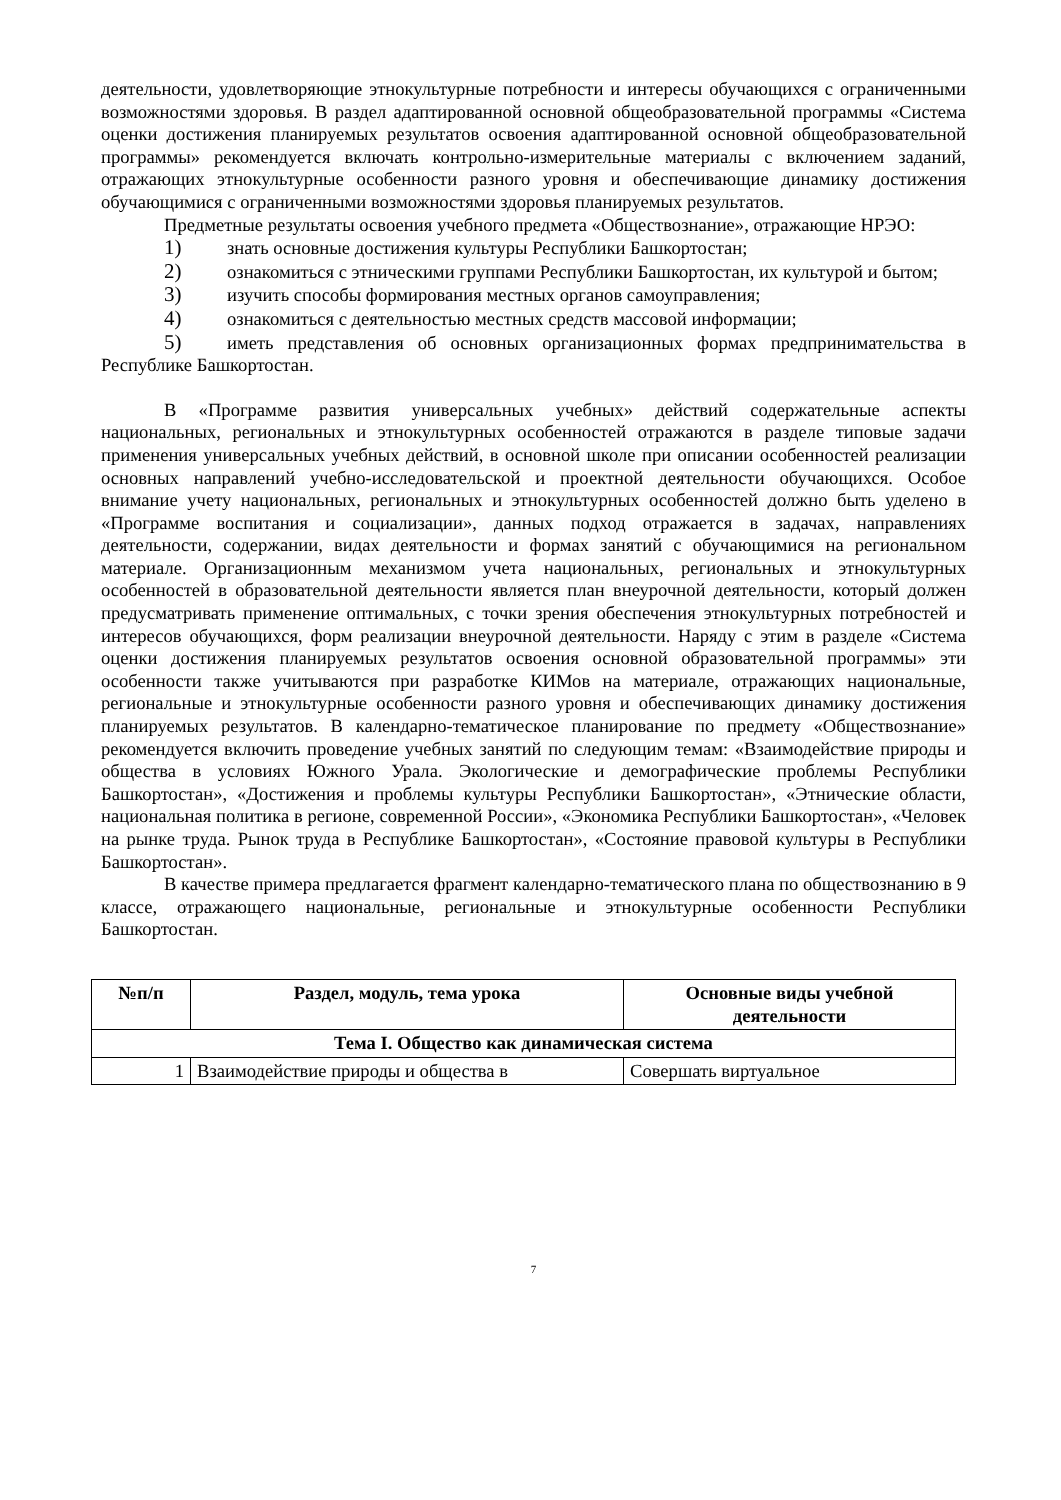деятельности, удовлетворяющие этнокультурные потребности и интересы обучающихся с ограниченными возможностями здоровья. В раздел адаптированной основной общеобразовательной программы «Система оценки достижения планируемых результатов освоения адаптированной основной общеобразовательной программы» рекомендуется включать контрольно-измерительные материалы с включением заданий, отражающих этнокультурные особенности разного уровня и обеспечивающие динамику достижения обучающимися с ограниченными возможностями здоровья планируемых результатов.
Предметные результаты освоения учебного предмета «Обществознание», отражающие НРЭО:
1) знать основные достижения культуры Республики Башкортостан;
2) ознакомиться с этническими группами Республики Башкортостан, их культурой и бытом;
3) изучить способы формирования местных органов самоуправления;
4) ознакомиться с деятельностью местных средств массовой информации;
5) иметь представления об основных организационных формах предпринимательства в Республике Башкортостан.
В «Программе развития универсальных учебных» действий содержательные аспекты национальных, региональных и этнокультурных особенностей отражаются в разделе типовые задачи применения универсальных учебных действий, в основной школе при описании особенностей реализации основных направлений учебно-исследовательской и проектной деятельности обучающихся. Особое внимание учету национальных, региональных и этнокультурных особенностей должно быть уделено в «Программе воспитания и социализации», данных подход отражается в задачах, направлениях деятельности, содержании, видах деятельности и формах занятий с обучающимися на региональном материале. Организационным механизмом учета национальных, региональных и этнокультурных особенностей в образовательной деятельности является план внеурочной деятельности, который должен предусматривать применение оптимальных, с точки зрения обеспечения этнокультурных потребностей и интересов обучающихся, форм реализации внеурочной деятельности. Наряду с этим в разделе «Система оценки достижения планируемых результатов освоения основной образовательной программы» эти особенности также учитываются при разработке КИМов на материале, отражающих национальные, региональные и этнокультурные особенности разного уровня и обеспечивающих динамику достижения планируемых результатов. В календарно-тематическое планирование по предмету «Обществознание» рекомендуется включить проведение учебных занятий по следующим темам: «Взаимодействие природы и общества в условиях Южного Урала. Экологические и демографические проблемы Республики Башкортостан», «Достижения и проблемы культуры Республики Башкортостан», «Этнические области, национальная политика в регионе, современной России», «Экономика Республики Башкортостан», «Человек на рынке труда. Рынок труда в Республике Башкортостан», «Состояние правовой культуры в Республики Башкортостан».
В качестве примера предлагается фрагмент календарно-тематического плана по обществознанию в 9 классе, отражающего национальные, региональные и этнокультурные особенности Республики Башкортостан.
| №п/п | Раздел, модуль, тема урока | Основные виды учебной деятельности |
| --- | --- | --- |
| Тема I. Общество как динамическая система | | |
| 1 | Взаимодействие природы и общества в | Совершать виртуальное |
7